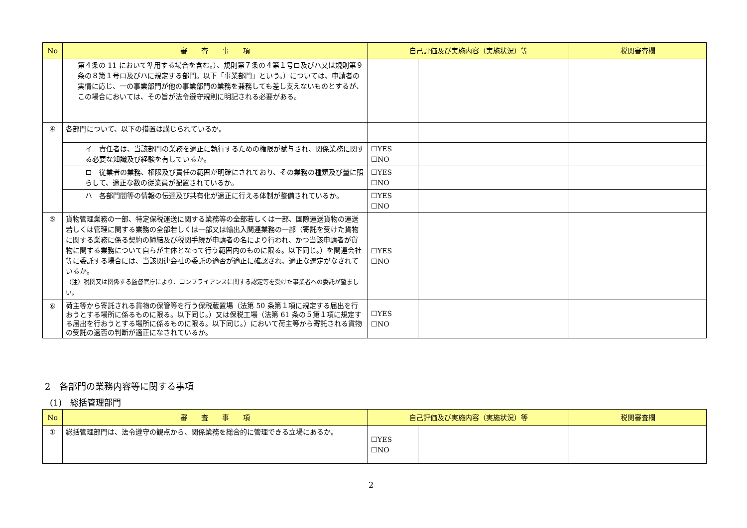| No | 審 査 事 項 | 自己評価及び実施内容（実施状況）等 | | 税関審査欄 |
| --- | --- | --- | --- | --- |
| | 第４条の 11 において準用する場合を含む。）、規則第７条の４第１号ロ及びハ又は規則第９条の８第１号ロ及びハに規定する部門。以下「事業部門」という。）については、申請者の実情に応じ、一の事業部門が他の事業部門の業務を兼務しても差し支えないものとするが、この場合においては、その旨が法令遵守規則に明記される必要がある。 | | | |
| ④ | 各部門について、以下の措置は講じられているか。 | | | |
| | イ 責任者は、当該部門の業務を適正に執行するための権限が賦与され、関係業務に関する必要な知識及び経験を有しているか。 | ☐YES ☐NO | | |
| | ロ 従業者の業務、権限及び責任の範囲が明確にされており、その業務の種類及び量に照らして、適正な数の従業員が配置されているか。 | ☐YES ☐NO | | |
| | ハ 各部門間等の情報の伝達及び共有化が適正に行える体制が整備されているか。 | ☐YES ☐NO | | |
| ⑤ | 貨物管理業務の一部、特定保税運送に関する業務等の全部若しくは一部、国際運送貨物の運送若しくは管理に関する業務の全部若しくは一部又は輸出入関連業務の一部（寄託を受けた貨物に関する業務に係る契約の締結及び税関手続が申請者の名により行われ、かつ当該申請者が貨物に関する業務について自らが主体となって行う範囲内のものに限る。以下同じ。）を関連会社等に委託する場合には、当該関連会社の委託の適否が適正に確認され、適正な選定がなされているか。 （注）税関又は関係する監督官庁により、コンプライアンスに関する認定等を受けた事業者への委託が望ましい。 | ☐YES ☐NO | | |
| ⑥ | 荷主等から寄託される貨物の保管等を行う保税蔵置場（法第 50 条第１項に規定する届出を行おうとする場所に係るものに限る。以下同じ。）又は保税工場（法第 61 条の５第１項に規定する届出を行おうとする場所に係るものに限る。以下同じ。）において荷主等から寄託される貨物の受託の適否の判断が適正になされているか。 | ☐YES ☐NO | | |
2　各部門の業務内容等に関する事項
(1)　総括管理部門
| No | 審 査 事 項 | 自己評価及び実施内容（実施状況）等 | | 税関審査欄 |
| --- | --- | --- | --- | --- |
| ① | 総括管理部門は、法令遵守の観点から、関係業務を総合的に管理できる立場にあるか。 | ☐YES ☐NO | | |
2